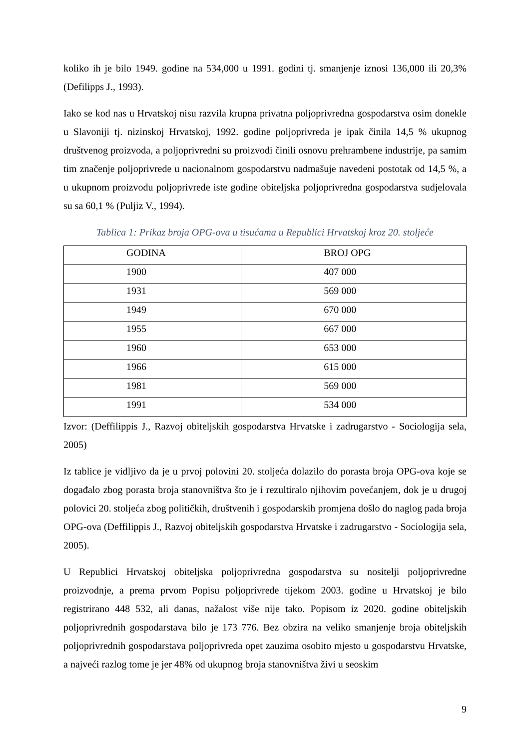koliko ih je bilo 1949. godine na 534,000 u 1991. godini tj. smanjenje iznosi 136,000 ili 20,3% (Defilipps J., 1993).
Iako se kod nas u Hrvatskoj nisu razvila krupna privatna poljoprivredna gospodarstva osim donekle u Slavoniji tj. nizinskoj Hrvatskoj, 1992. godine poljoprivreda je ipak činila 14,5 % ukupnog društvenog proizvoda, a poljoprivredni su proizvodi činili osnovu prehrambene industrije, pa samim tim značenje poljoprivrede u nacionalnom gospodarstvu nadmašuje navedeni postotak od 14,5 %, a u ukupnom proizvodu poljoprivrede iste godine obiteljska poljoprivredna gospodarstva sudjelovala su sa 60,1 % (Puljiz V., 1994).
Tablica 1: Prikaz broja OPG-ova u tisućama u Republici Hrvatskoj kroz 20. stoljeće
| GODINA | BROJ OPG |
| --- | --- |
| 1900 | 407 000 |
| 1931 | 569 000 |
| 1949 | 670 000 |
| 1955 | 667 000 |
| 1960 | 653 000 |
| 1966 | 615 000 |
| 1981 | 569 000 |
| 1991 | 534 000 |
Izvor: (Deffilippis J., Razvoj obiteljskih gospodarstva Hrvatske i zadrugarstvo - Sociologija sela, 2005)
Iz tablice je vidljivo da je u prvoj polovini 20. stoljeća dolazilo do porasta broja OPG-ova koje se događalo zbog porasta broja stanovništva što je i rezultiralo njihovim povećanjem, dok je u drugoj polovici 20. stoljeća zbog političkih, društvenih i gospodarskih promjena došlo do naglog pada broja OPG-ova (Deffilippis J., Razvoj obiteljskih gospodarstva Hrvatske i zadrugarstvo - Sociologija sela, 2005).
U Republici Hrvatskoj obiteljska poljoprivredna gospodarstva su nositelji poljoprivredne proizvodnje, a prema prvom Popisu poljoprivrede tijekom 2003. godine u Hrvatskoj je bilo registrirano 448 532, ali danas, nažalost više nije tako. Popisom iz 2020. godine obiteljskih poljoprivrednih gospodarstava bilo je 173 776. Bez obzira na veliko smanjenje broja obiteljskih poljoprivrednih gospodarstava poljoprivreda opet zauzima osobito mjesto u gospodarstvu Hrvatske, a najveći razlog tome je jer 48% od ukupnog broja stanovništva živi u seoskim
9